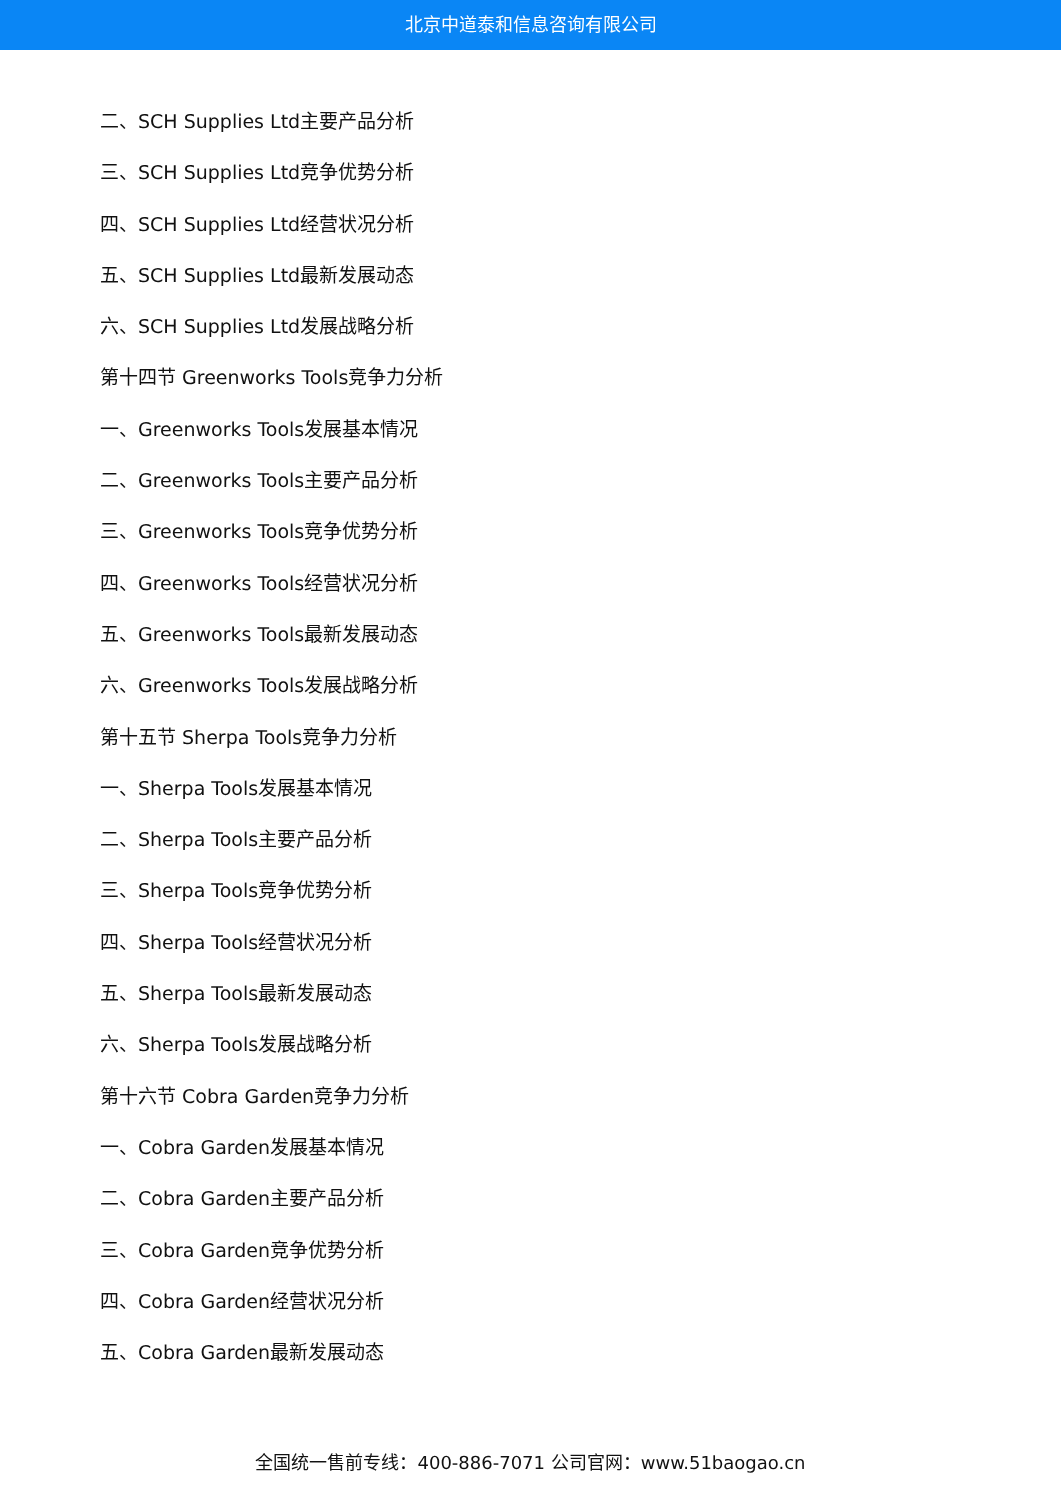北京中道泰和信息咨询有限公司
二、SCH Supplies Ltd主要产品分析
三、SCH Supplies Ltd竞争优势分析
四、SCH Supplies Ltd经营状况分析
五、SCH Supplies Ltd最新发展动态
六、SCH Supplies Ltd发展战略分析
第十四节 Greenworks Tools竞争力分析
一、Greenworks Tools发展基本情况
二、Greenworks Tools主要产品分析
三、Greenworks Tools竞争优势分析
四、Greenworks Tools经营状况分析
五、Greenworks Tools最新发展动态
六、Greenworks Tools发展战略分析
第十五节 Sherpa Tools竞争力分析
一、Sherpa Tools发展基本情况
二、Sherpa Tools主要产品分析
三、Sherpa Tools竞争优势分析
四、Sherpa Tools经营状况分析
五、Sherpa Tools最新发展动态
六、Sherpa Tools发展战略分析
第十六节 Cobra Garden竞争力分析
一、Cobra Garden发展基本情况
二、Cobra Garden主要产品分析
三、Cobra Garden竞争优势分析
四、Cobra Garden经营状况分析
五、Cobra Garden最新发展动态
全国统一售前专线：400-886-7071 公司官网：www.51baogao.cn